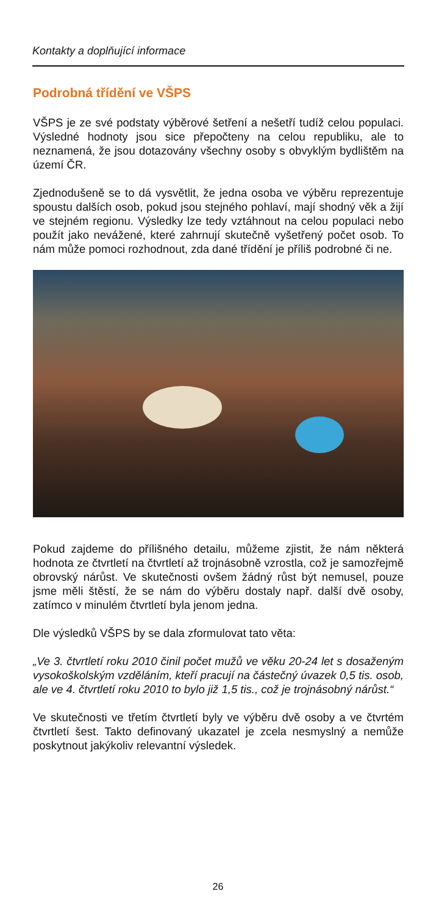Kontakty a doplňující informace
Podrobná třídění ve VŠPS
VŠPS je ze své podstaty výběrové šetření a nešetří tudíž celou populaci. Výsledné hodnoty jsou sice přepočteny na celou republiku, ale to neznamená, že jsou dotazovány všechny osoby s obvyklým bydlištěm na území ČR.
Zjednodušeně se to dá vysvětlit, že jedna osoba ve výběru reprezentuje spoustu dalších osob, pokud jsou stejného pohlaví, mají shodný věk a žijí ve stejném regionu. Výsledky lze tedy vztáhnout na celou populaci nebo použít jako nevážené, které zahrnují skutečně vyšetřený počet osob. To nám může pomoci rozhodnout, zda dané třídění je příliš podrobné či ne.
Pokud zajdeme do přílišného detailu, můžeme zjistit, že nám některá hodnota ze čtvrtletí na čtvrtletí až trojnásobně vzrostla, což je samozřejmě obrovský nárůst. Ve skutečnosti ovšem žádný růst být nemusel, pouze jsme měli štěstí, že se nám do výběru dostaly např. další dvě osoby, zatímco v minulém čtvrtletí byla jenom jedna.
Dle výsledků VŠPS by se dala zformulovat tato věta:
„Ve 3. čtvrtletí roku 2010 činil počet mužů ve věku 20-24 let s dosaženým vysokoškolským vzděláním, kteří pracují na částečný úvazek 0,5 tis. osob, ale ve 4. čtvrtletí roku 2010 to bylo již 1,5 tis., což je trojnásobný nárůst.“
Ve skutečnosti ve třetím čtvrtletí byly ve výběru dvě osoby a ve čtvrtém čtvrtletí šest. Takto definovaný ukazatel je zcela nesmyslný a nemůže poskytnout jakýkoliv relevantní výsledek.
26